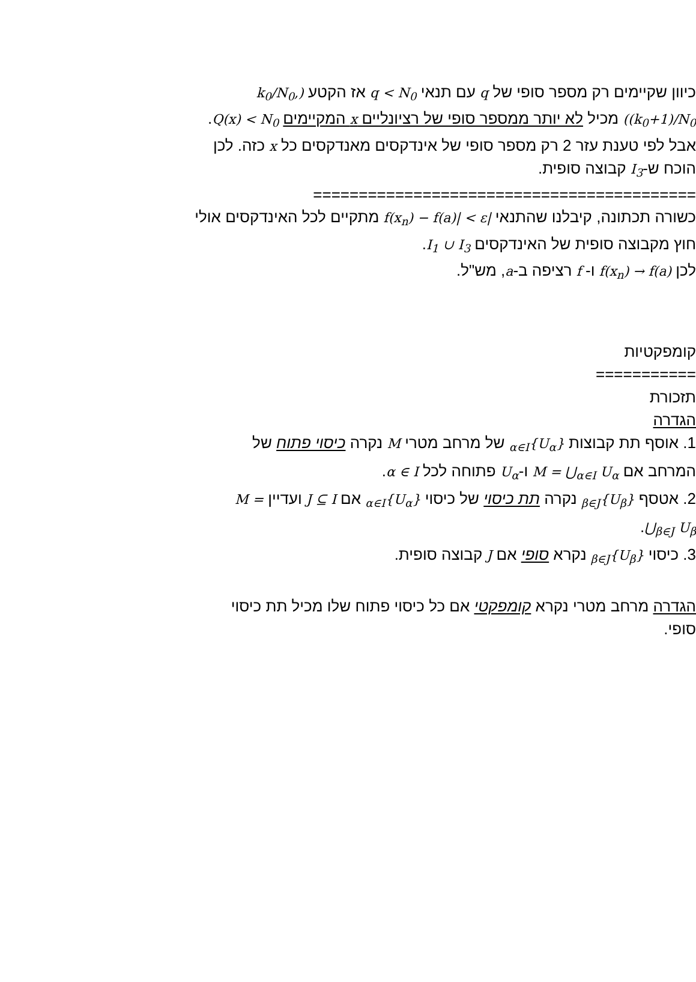כיוון שקיימים רק מספר סופי של q עם תנאי q < N<sub>0</sub> אז הקטע (k<sub>0</sub>/N<sub>0</sub>, (k<sub>0</sub>+1)/N<sub>0</sub>) מכיל לא יותר ממספר סופי של רציונליים x המקיימים Q(x) < N<sub>0</sub>. אבל לפי טענת עזר 2 רק מספר סופי של אינדקסים מאנדקסים כל x כזה. לכן הוכח ש-I<sub>3</sub> קבוצה סופית.
==========================================
כשורה תכתונה, קיבלנו שהתנאי |f(x<sub>n</sub>) − f(a)| < ε מתקיים לכל האינדקסים אולי חוץ מקבוצה סופית של האינדקסים I<sub>1</sub> ∪ I<sub>3</sub>.
לכן f(x<sub>n</sub>) → f(a) ו- f רציפה ב-a, מש"ל.
קומפקטיות
===========
תזכורת
הגדרה
1. אוסף תת קבוצות {U<sub>α</sub>}<sub>α∈I</sub> של מרחב מטרי M נקרה כיסוי פתוח של המרחב אם M = ⋃<sub>α∈I</sub> U<sub>α</sub> ו-U<sub>α</sub> פתוחה לכל α ∈ I.
2. אטסף {U<sub>β</sub>}<sub>β∈J</sub> נקרה תת כיסוי של כיסוי {U<sub>α</sub>}<sub>α∈I</sub> אם J ⊆ I ועדיין M = ⋃<sub>β∈J</sub> U<sub>β</sub>.
3. כיסוי {U<sub>β</sub>}<sub>β∈J</sub> נקרא סופי אם J קבוצה סופית.
הגדרה מרחב מטרי נקרא קומפקטי אם כל כיסוי פתוח שלו מכיל תת כיסוי סופי.